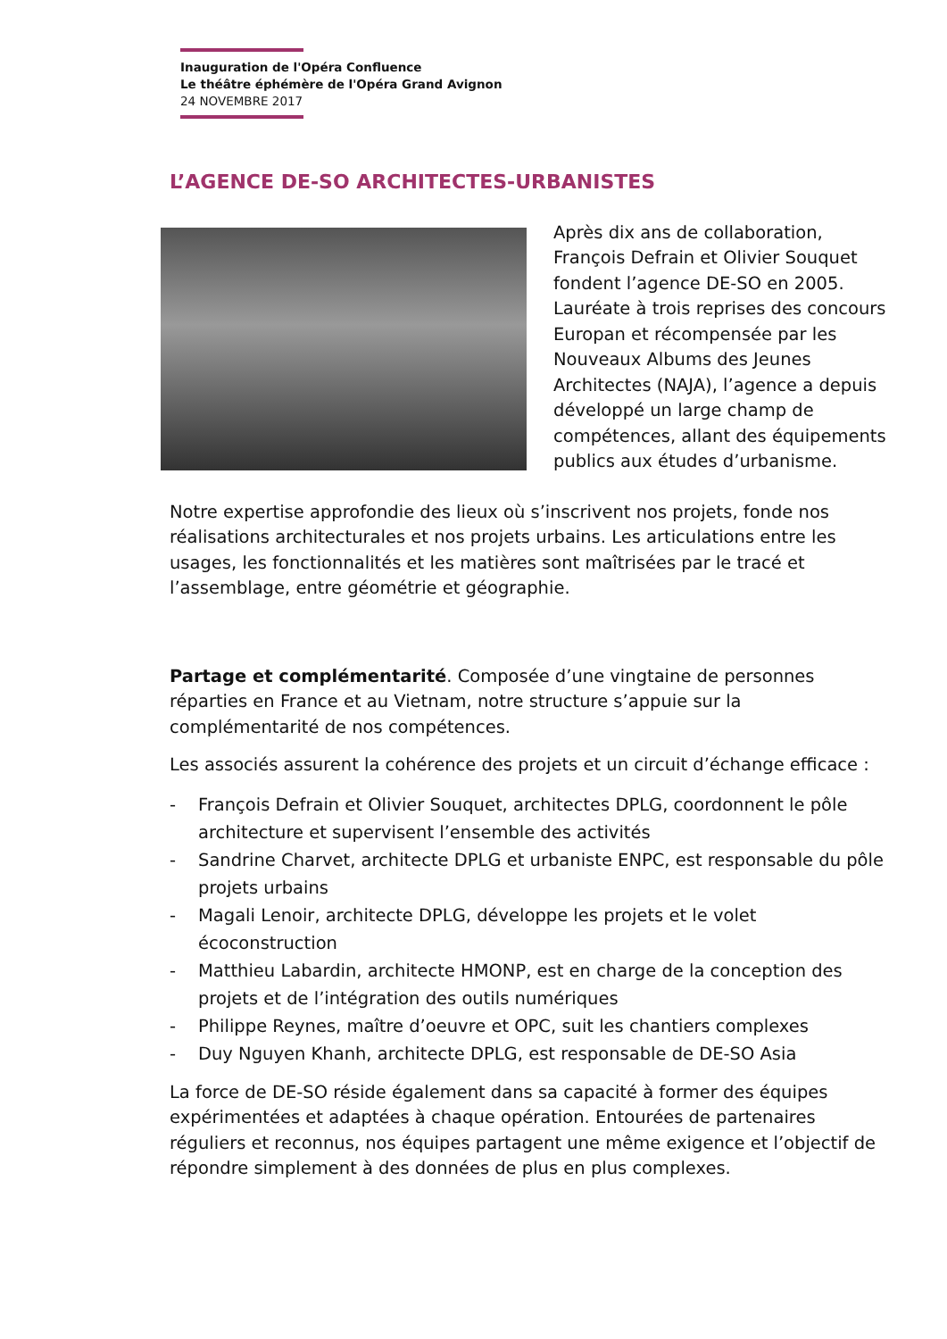Inauguration de l'Opéra Confluence
Le théâtre éphémère de l'Opéra Grand Avignon
24 NOVEMBRE 2017
L’AGENCE DE-SO ARCHITECTES-URBANISTES
Après dix ans de collaboration, François Defrain et Olivier Souquet fondent l’agence DE-SO en 2005. Lauréate à trois reprises des concours Europan et récompensée par les Nouveaux Albums des Jeunes Architectes (NAJA), l’agence a depuis développé un large champ de compétences, allant des équipements publics aux études d’urbanisme.
Notre expertise approfondie des lieux où s’inscrivent nos projets, fonde nos réalisations architecturales et nos projets urbains. Les articulations entre les usages, les fonctionnalités et les matières sont maîtrisées par le tracé et l’assemblage, entre géométrie et géographie.
Partage et complémentarité. Composée d’une vingtaine de personnes réparties en France et au Vietnam, notre structure s’appuie sur la complémentarité de nos compétences.
Les associés assurent la cohérence des projets et un circuit d’échange efficace :
- François Defrain et Olivier Souquet, architectes DPLG, coordonnent le pôle architecture et supervisent l’ensemble des activités
- Sandrine Charvet, architecte DPLG et urbaniste ENPC, est responsable du pôle projets urbains
- Magali Lenoir, architecte DPLG, développe les projets et le volet écoconstruction
- Matthieu Labardin, architecte HMONP, est en charge de la conception des projets et de l’intégration des outils numériques
- Philippe Reynes, maître d’oeuvre et OPC, suit les chantiers complexes
- Duy Nguyen Khanh, architecte DPLG, est responsable de DE-SO Asia
La force de DE-SO réside également dans sa capacité à former des équipes expérimentées et adaptées à chaque opération. Entourées de partenaires réguliers et reconnus, nos équipes partagent une même exigence et l’objectif de répondre simplement à des données de plus en plus complexes.